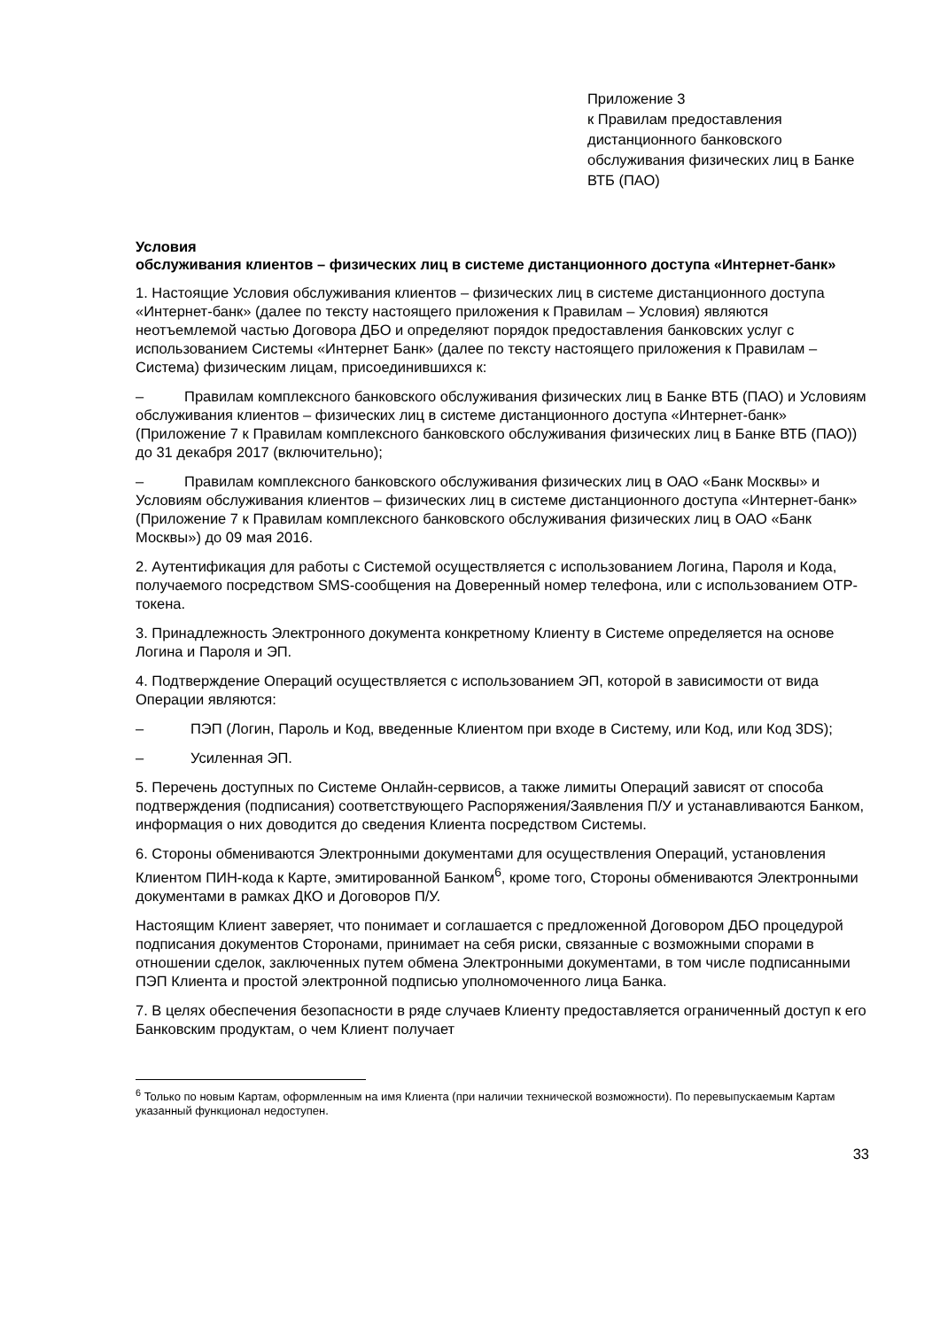Приложение 3
к Правилам предоставления дистанционного банковского обслуживания физических лиц в Банке ВТБ (ПАО)
Условия
обслуживания клиентов – физических лиц в системе дистанционного доступа «Интернет-банк»
1. Настоящие Условия обслуживания клиентов – физических лиц в системе дистанционного доступа «Интернет-банк» (далее по тексту настоящего приложения к Правилам – Условия) являются неотъемлемой частью Договора ДБО и определяют порядок предоставления банковских услуг с использованием Системы «Интернет Банк» (далее по тексту настоящего приложения к Правилам – Система) физическим лицам, присоединившихся к:
– Правилам комплексного банковского обслуживания физических лиц в Банке ВТБ (ПАО) и Условиям обслуживания клиентов – физических лиц в системе дистанционного доступа «Интернет-банк» (Приложение 7 к Правилам комплексного банковского обслуживания физических лиц в Банке ВТБ (ПАО)) до 31 декабря 2017 (включительно);
– Правилам комплексного банковского обслуживания физических лиц в ОАО «Банк Москвы» и Условиям обслуживания клиентов – физических лиц в системе дистанционного доступа «Интернет-банк» (Приложение 7 к Правилам комплексного банковского обслуживания физических лиц в ОАО «Банк Москвы») до 09 мая 2016.
2. Аутентификация для работы с Системой осуществляется с использованием Логина, Пароля и Кода, получаемого посредством SMS-сообщения на Доверенный номер телефона, или с использованием OTP-токена.
3. Принадлежность Электронного документа конкретному Клиенту в Системе определяется на основе Логина и Пароля и ЭП.
4. Подтверждение Операций осуществляется с использованием ЭП, которой в зависимости от вида Операции являются:
– ПЭП (Логин, Пароль и Код, введенные Клиентом при входе в Систему, или Код, или Код 3DS);
– Усиленная ЭП.
5. Перечень доступных по Системе Онлайн-сервисов, а также лимиты Операций зависят от способа подтверждения (подписания) соответствующего Распоряжения/Заявления П/У и устанавливаются Банком, информация о них доводится до сведения Клиента посредством Системы.
6. Стороны обмениваются Электронными документами для осуществления Операций, установления Клиентом ПИН-кода к Карте, эмитированной Банком<sup>6</sup>, кроме того, Стороны обмениваются Электронными документами в рамках ДКО и Договоров П/У.
Настоящим Клиент заверяет, что понимает и соглашается с предложенной Договором ДБО процедурой подписания документов Сторонами, принимает на себя риски, связанные с возможными спорами в отношении сделок, заключенных путем обмена Электронными документами, в том числе подписанными ПЭП Клиента и простой электронной подписью уполномоченного лица Банка.
7. В целях обеспечения безопасности в ряде случаев Клиенту предоставляется ограниченный доступ к его Банковским продуктам, о чем Клиент получает
<sup>6</sup> Только по новым Картам, оформленным на имя Клиента (при наличии технической возможности). По перевыпускаемым Картам указанный функционал недоступен.
33